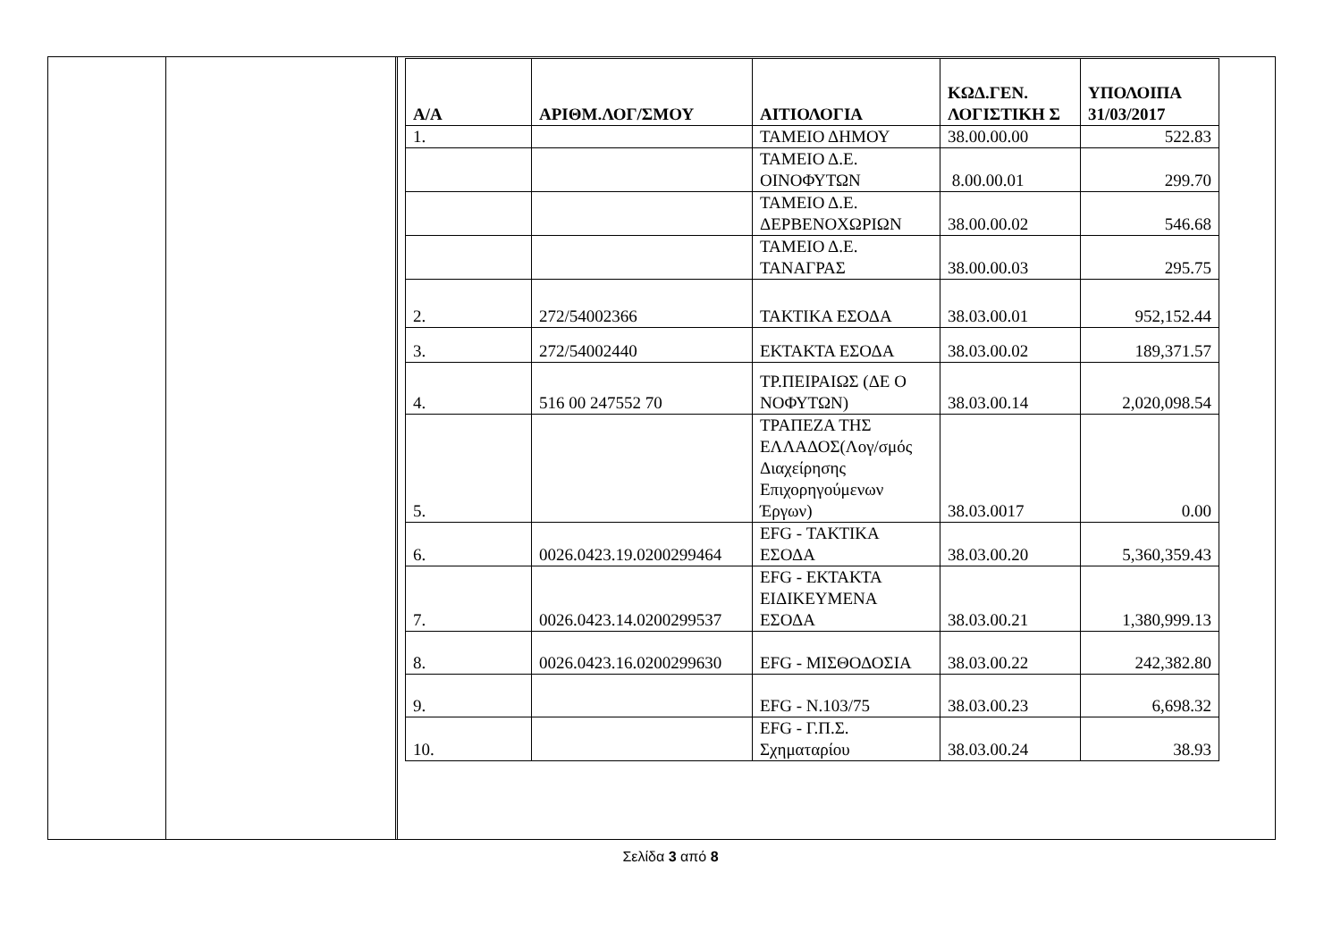| Α/Α | ΑΡΙΘΜ.ΛΟΓ/ΣΜΟΥ | ΑΙΤΙΟΛΟΓΙΑ | ΚΩΔ.ΓΕΝ. ΛΟΓΙΣΤΙΚΗ Σ | ΥΠΟΛΟΙΠΑ 31/03/2017 |
| --- | --- | --- | --- | --- |
| 1. | | ΤΑΜΕΙΟ ΔΗΜΟΥ | 38.00.00.00 | 522.83 |
| | | ΤΑΜΕΙΟ Δ.Ε. ΟΙΝΟΦΥΤΩΝ | 8.00.00.01 | 299.70 |
| | | ΤΑΜΕΙΟ Δ.Ε. ΔΕΡΒΕΝΟΧΩΡΙΩΝ | 38.00.00.02 | 546.68 |
| | | ΤΑΜΕΙΟ Δ.Ε. ΤΑΝΑΓΡΑΣ | 38.00.00.03 | 295.75 |
| 2. | 272/54002366 | ΤΑΚΤΙΚΑ ΕΣΟΔΑ | 38.03.00.01 | 952,152.44 |
| 3. | 272/54002440 | ΕΚΤΑΚΤΑ ΕΣΟΔΑ | 38.03.00.02 | 189,371.57 |
| 4. | 516 00 247552 70 | ΤΡ.ΠΕΙΡΑΙΩΣ (ΔΕ Ο ΝΟΦΥΤΩΝ) | 38.03.00.14 | 2,020,098.54 |
| 5. | | ΤΡΑΠΕΖΑ ΤΗΣ ΕΛΛΑΔΟΣ(Λογ/σμός Διαχείρησης Επιχορηγούμενων Έργων) | 38.03.0017 | 0.00 |
| 6. | 0026.0423.19.0200299464 | EFG - ΤΑΚΤΙΚΑ ΕΣΟΔΑ | 38.03.00.20 | 5,360,359.43 |
| 7. | 0026.0423.14.0200299537 | EFG - ΕΚΤΑΚΤΑ ΕΙΔΙΚΕΥΜΕΝΑ ΕΣΟΔΑ | 38.03.00.21 | 1,380,999.13 |
| 8. | 0026.0423.16.0200299630 | EFG - ΜΙΣΘΟΔΟΣΙΑ | 38.03.00.22 | 242,382.80 |
| 9. | | EFG - Ν.103/75 | 38.03.00.23 | 6,698.32 |
| 10. | | EFG - Γ.Π.Σ. Σχηματαρίου | 38.03.00.24 | 38.93 |
Σελίδα 3 από 8